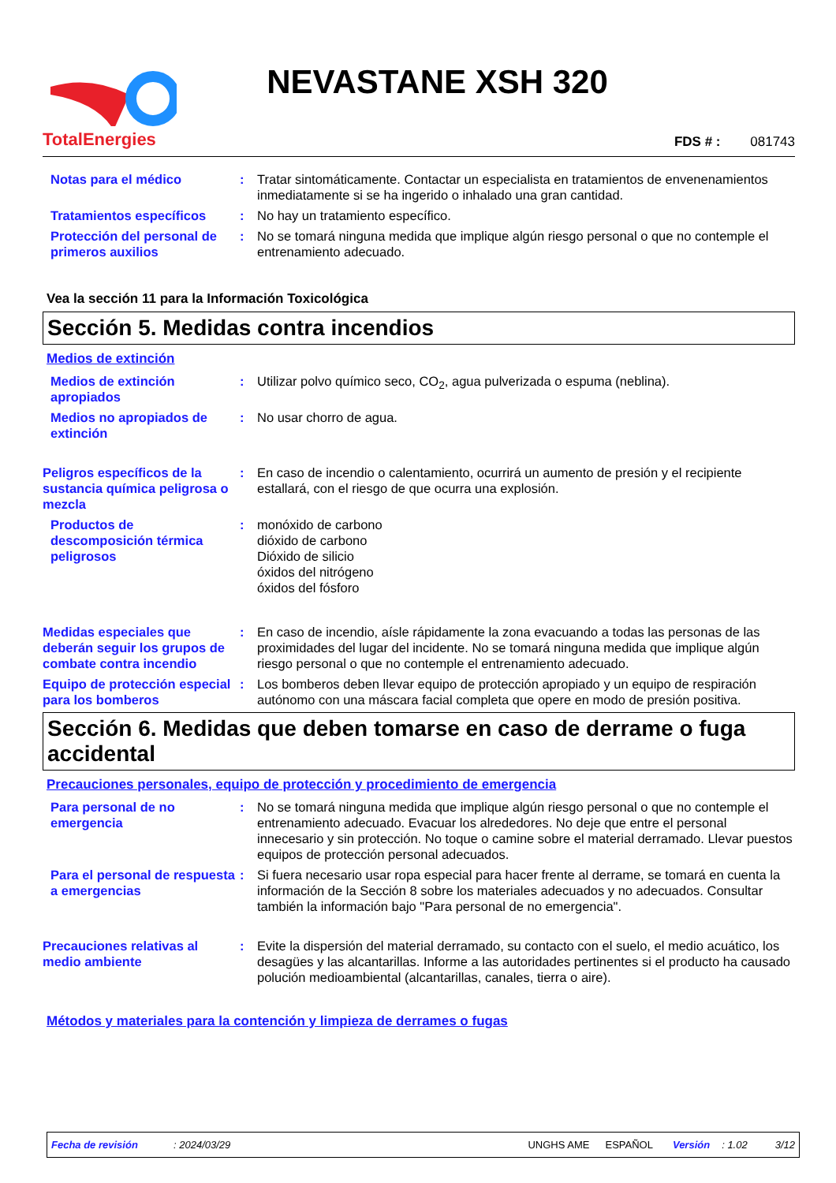TotalEnergies
NEVASTANE XSH 320
FDS # : 081743
Notas para el médico : Tratar sintomáticamente. Contactar un especialista en tratamientos de envenenamientos inmediatamente si se ha ingerido o inhalado una gran cantidad.
Tratamientos específicos : No hay un tratamiento específico.
Protección del personal de primeros auxilios
: No se tomará ninguna medida que implique algún riesgo personal o que no contemple el entrenamiento adecuado.
Vea la sección 11 para la Información Toxicológica
Sección 5. Medidas contra incendios
Medios de extinción
Medios de extinción apropiados
: Utilizar polvo químico seco, CO<sub>2</sub>, agua pulverizada o espuma (neblina).
Medios no apropiados de extinción
: No usar chorro de agua.
Peligros específicos de la sustancia química peligrosa o mezcla
: En caso de incendio o calentamiento, ocurrirá un aumento de presión y el recipiente estallará, con el riesgo de que ocurra una explosión.
Productos de descomposición térmica peligrosos
: monóxido de carbono
dióxido de carbono
Dióxido de silicio
óxidos del nitrógeno
óxidos del fósforo
Medidas especiales que deberán seguir los grupos de combate contra incendio
: En caso de incendio, aísle rápidamente la zona evacuando a todas las personas de las proximidades del lugar del incidente. No se tomará ninguna medida que implique algún riesgo personal o que no contemple el entrenamiento adecuado.
Equipo de protección especial para los bomberos
: Los bomberos deben llevar equipo de protección apropiado y un equipo de respiración autónomo con una máscara facial completa que opere en modo de presión positiva.
Sección 6. Medidas que deben tomarse en caso de derrame o fuga accidental
Precauciones personales, equipo de protección y procedimiento de emergencia
Para personal de no emergencia
: No se tomará ninguna medida que implique algún riesgo personal o que no contemple el entrenamiento adecuado. Evacuar los alrededores. No deje que entre el personal innecesario y sin protección. No toque o camine sobre el material derramado. Llevar puestos equipos de protección personal adecuados.
Para el personal de respuesta a emergencias
: Si fuera necesario usar ropa especial para hacer frente al derrame, se tomará en cuenta la información de la Sección 8 sobre los materiales adecuados y no adecuados. Consultar también la información bajo "Para personal de no emergencia".
Precauciones relativas al medio ambiente
: Evite la dispersión del material derramado, su contacto con el suelo, el medio acuático, los desagües y las alcantarillas. Informe a las autoridades pertinentes si el producto ha causado polución medioambiental (alcantarillas, canales, tierra o aire).
Métodos y materiales para la contención y limpieza de derrames o fugas
Fecha de revisión: 2024/03/29 UNGHS AME ESPAÑOL Versión: 1.02 3/12